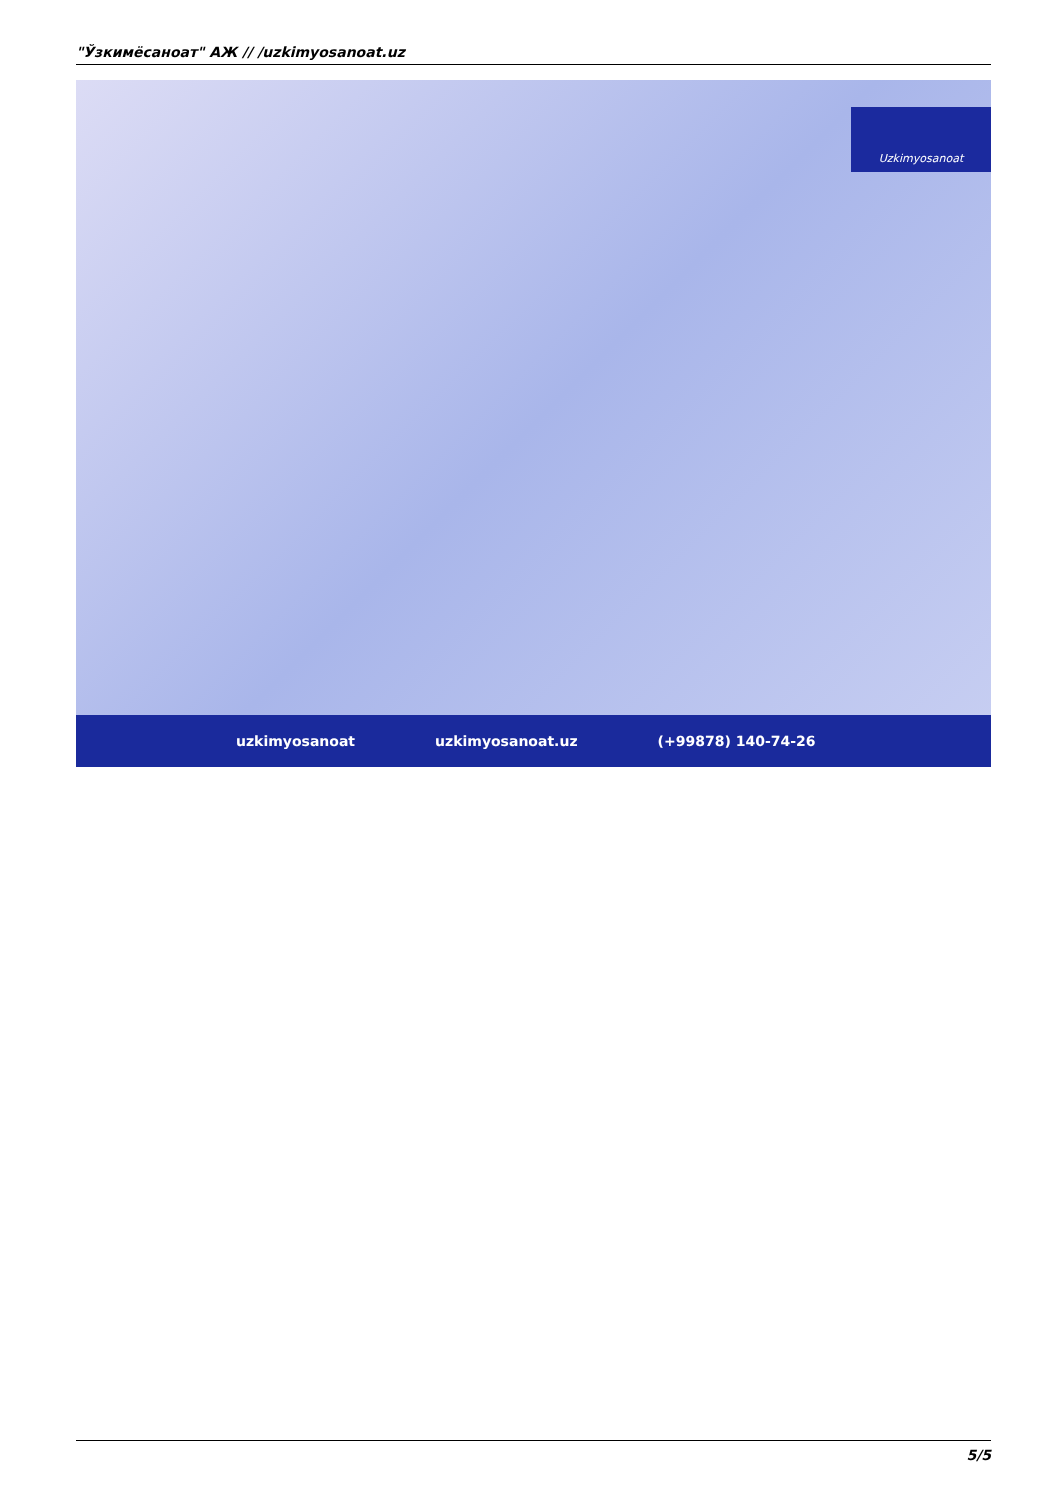"Ўзкимёсаноат" АЖ // /uzkimyosanoat.uz
Uzkimyosanoat
uzkimyosanoat uzkimyosanoat.uz (+99878) 140-74-26
5/5